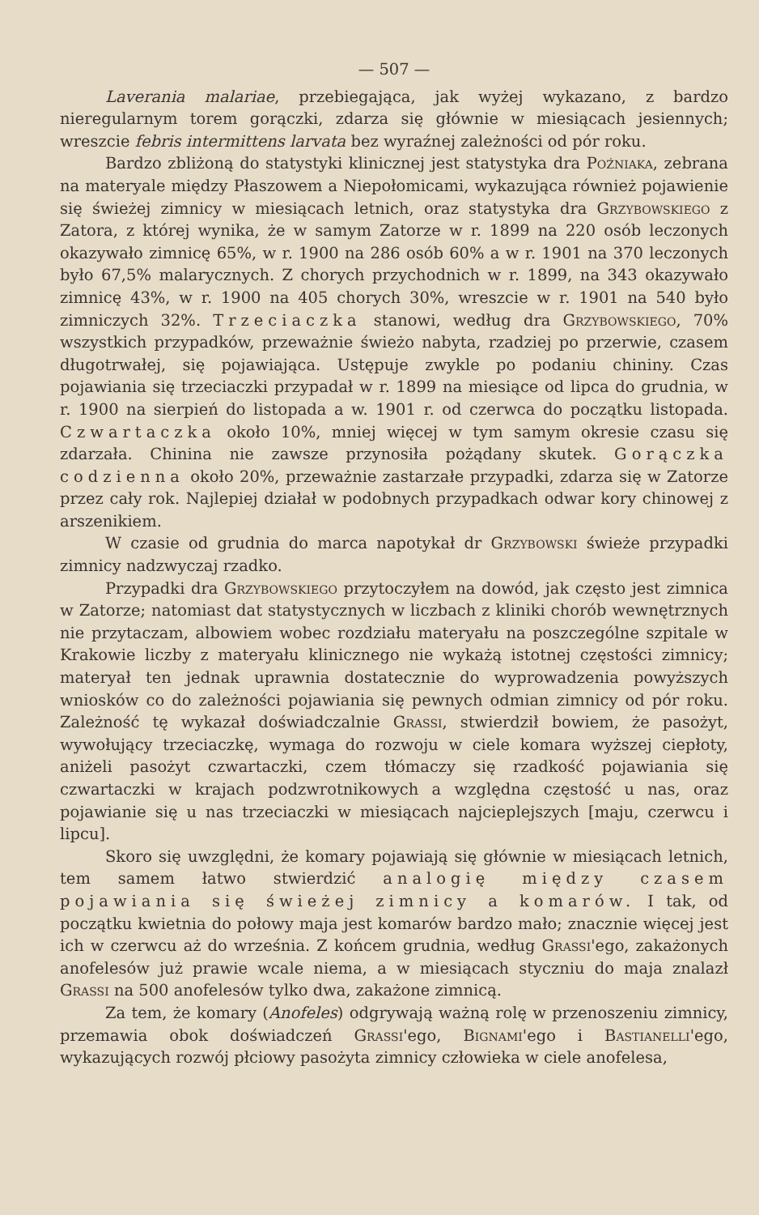— 507 —
Laverania malariae, przebiegająca, jak wyżej wykazano, z bardzo nieregularnym torem gorączki, zdarza się głównie w miesiącach jesiennych; wreszcie febris intermittens larvata bez wyraźnej zależności od pór roku.
Bardzo zbliżoną do statystyki klinicznej jest statystyka dra Poźniaka, zebrana na materyale między Płaszowem a Niepołomicami, wykazująca również pojawienie się świeżej zimnicy w miesiącach letnich, oraz statystyka dra Grzybowskiego z Zatora, z której wynika, że w samym Zatorze w r. 1899 na 220 osób leczonych okazywało zimnicę 65%, w r. 1900 na 286 osób 60% a w r. 1901 na 370 leczonych było 67,5% malarycznych. Z chorych przychodnich w r. 1899, na 343 okazywało zimnicę 43%, w r. 1900 na 405 chorych 30%, wreszcie w r. 1901 na 540 było zimniczych 32%. Trzeciaczka stanowi, według dra Grzybowskiego, 70% wszystkich przypadków, przeważnie świeżo nabyta, rzadziej po przerwie, czasem długotrwałej, się pojawiająca. Ustępuje zwykle po podaniu chininy. Czas pojawiania się trzeciaczki przypadał w r. 1899 na miesiące od lipca do grudnia, w r. 1900 na sierpień do listopada a w. 1901 r. od czerwca do początku listopada. Czwartaczka około 10%, mniej więcej w tym samym okresie czasu się zdarzała. Chinina nie zawsze przynosiła pożądany skutek. Gorączka codzienna około 20%, przeważnie zastarzałe przypadki, zdarza się w Zatorze przez cały rok. Najlepiej działał w podobnych przypadkach odwar kory chinowej z arszenikiem.
W czasie od grudnia do marca napotykał dr Grzybowski świeże przypadki zimnicy nadzwyczaj rzadko.
Przypadki dra Grzybowskiego przytoczyłem na dowód, jak często jest zimnica w Zatorze; natomiast dat statystycznych w liczbach z kliniki chorób wewnętrznych nie przytaczam, albowiem wobec rozdziału materyału na poszczególne szpitale w Krakowie liczby z materyału klinicznego nie wykażą istotnej częstości zimnicy; materyał ten jednak uprawnia dostatecznie do wyprowadzenia powyższych wniosków co do zależności pojawiania się pewnych odmian zimnicy od pór roku. Zależność tę wykazał doświadczalnie Grassi, stwierdził bowiem, że pasożyt, wywołujący trzeciaczkę, wymaga do rozwoju w ciele komara wyższej ciepłoty, aniżeli pasożyt czwartaczki, czem tłómaczy się rzadkość pojawiania się czwartaczki w krajach podzwrotnikowych a względna częstość u nas, oraz pojawianie się u nas trzeciaczki w miesiącach najcieplejszych [maju, czerwcu i lipcu].
Skoro się uwzględni, że komary pojawiają się głównie w miesiącach letnich, tem samem łatwo stwierdzić analogię między czasem pojawiania się świeżej zimnicy a komarów. I tak, od początku kwietnia do połowy maja jest komarów bardzo mało; znacznie więcej jest ich w czerwcu aż do września. Z końcem grudnia, według Grassi'ego, zakażonych anofelesów już prawie wcale niema, a w miesiącach styczniu do maja znalazł Grassi na 500 anofelesów tylko dwa, zakażone zimnicą.
Za tem, że komary (Anofeles) odgrywają ważną rolę w przenoszeniu zimnicy, przemawia obok doświadczeń Grassi'ego, Bignami'ego i Bastianelli'ego, wykazujących rozwój płciowy pasożyta zimnicy człowieka w ciele anofelesa,